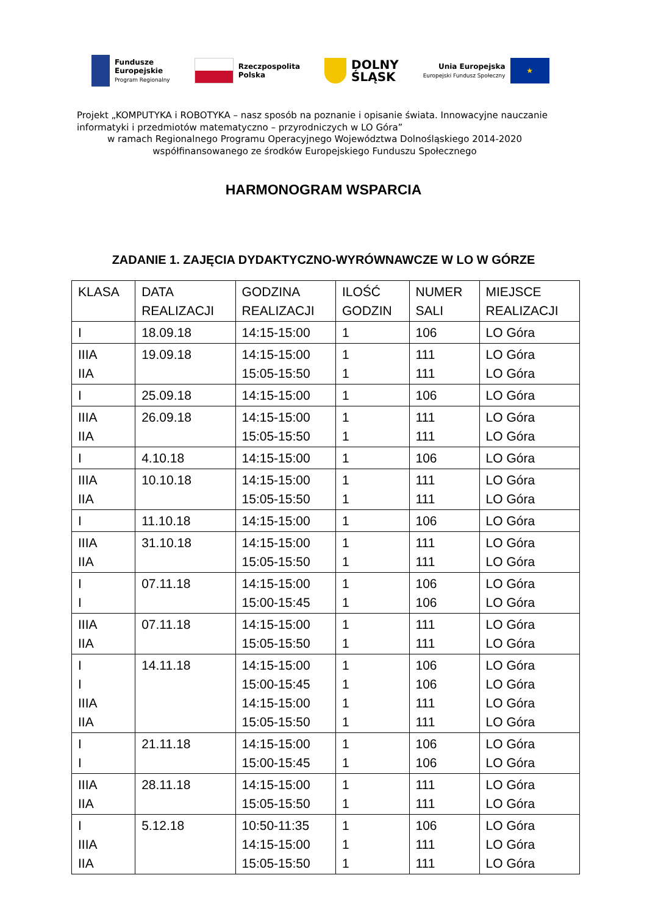Fundusze
Europejskie
Program Regionalny
Rzeczpospolita
Polska
DOLNY
ŚLĄSK
Unia Europejska
Europejski Fundusz Społeczny
★
Projekt „KOMPUTYKA i ROBOTYKA – nasz sposób na poznanie i opisanie świata. Innowacyjne nauczanie informatyki i przedmiotów matematyczno – przyrodniczych w LO Góra”
w ramach Regionalnego Programu Operacyjnego Województwa Dolnośląskiego 2014-2020
współfinansowanego ze środków Europejskiego Funduszu Społecznego
HARMONOGRAM WSPARCIA
ZADANIE 1. ZAJĘCIA DYDAKTYCZNO-WYRÓWNAWCZE W LO W GÓRZE
| KLASA | DATA REALIZACJI | GODZINA REALIZACJI | ILOŚĆ GODZIN | NUMER SALI | MIEJSCE REALIZACJI |
| --- | --- | --- | --- | --- | --- |
| I | 18.09.18 | 14:15-15:00 | 1 | 106 | LO Góra |
| IIIA IIA | 19.09.18 | 14:15-15:00 15:05-15:50 | 1 1 | 111 111 | LO Góra LO Góra |
| I | 25.09.18 | 14:15-15:00 | 1 | 106 | LO Góra |
| IIIA IIA | 26.09.18 | 14:15-15:00 15:05-15:50 | 1 1 | 111 111 | LO Góra LO Góra |
| I | 4.10.18 | 14:15-15:00 | 1 | 106 | LO Góra |
| IIIA IIA | 10.10.18 | 14:15-15:00 15:05-15:50 | 1 1 | 111 111 | LO Góra LO Góra |
| I | 11.10.18 | 14:15-15:00 | 1 | 106 | LO Góra |
| IIIA IIA | 31.10.18 | 14:15-15:00 15:05-15:50 | 1 1 | 111 111 | LO Góra LO Góra |
| I I | 07.11.18 | 14:15-15:00 15:00-15:45 | 1 1 | 106 106 | LO Góra LO Góra |
| IIIA IIA | 07.11.18 | 14:15-15:00 15:05-15:50 | 1 1 | 111 111 | LO Góra LO Góra |
| I I IIIA IIA | 14.11.18 | 14:15-15:00 15:00-15:45 14:15-15:00 15:05-15:50 | 1 1 1 1 | 106 106 111 111 | LO Góra LO Góra LO Góra LO Góra |
| I I | 21.11.18 | 14:15-15:00 15:00-15:45 | 1 1 | 106 106 | LO Góra LO Góra |
| IIIA IIA | 28.11.18 | 14:15-15:00 15:05-15:50 | 1 1 | 111 111 | LO Góra LO Góra |
| I IIIA IIA | 5.12.18 | 10:50-11:35 14:15-15:00 15:05-15:50 | 1 1 1 | 106 111 111 | LO Góra LO Góra LO Góra |